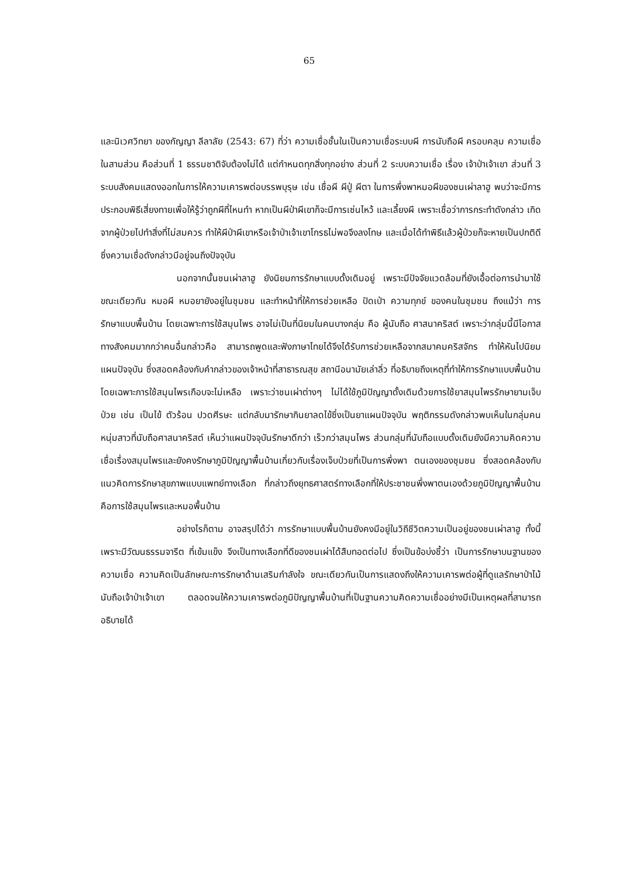65
และนิเวศวิทยา ของกัญญา ลีลาลัย (2543: 67) ที่ว่า ความเชื่อชั้นในเป็นความเชื่อระบบผี การนับถือผี ครอบคลุม ความเชื่อในสามส่วน คือส่วนที่ 1 ธรรมชาติจับต้องไม่ได้ แต่กำหนดทุกสิ่งทุกอย่าง ส่วนที่ 2 ระบบความเชื่อ เรื่อง เจ้าป่าเจ้าเขา ส่วนที่ 3 ระบบสังคมแสดงออกในการให้ความเคารพต่อบรรพบุรุษ เช่น เชื่อผี ผีปู่ ผีตา ในการพึ่งพาหมอผีของชนเผ่าลาฮู พบว่าจะมีการประกอบพิธีเสี่ยงทายเพื่อให้รู้ว่าถูกผีที่ไหนทำ หากเป็นผีป่าผีเขาก็จะมีการเซ่นไหว้ และเลี้ยงผี เพราะเชื่อว่าการกระทำดังกล่าว เกิดจากผู้ป่วยไปทำสิ่งที่ไม่สมควร ทำให้ผีป่าผีเขาหรือเจ้าป่าเจ้าเขาโกรธไม่พอจึงลงโทษ และเมื่อได้ทำพิธีแล้วผู้ป่วยก็จะหายเป็นปกติดี ซึ่งความเชื่อดังกล่าวมีอยู่จนถึงปัจจุบัน
นอกจากนั้นชนเผ่าลาฮู ยังนิยมการรักษาแบบดั้งเดิมอยู่ เพราะมีปัจจัยแวดล้อมที่ยังเอื้อต่อการนำมาใช้ ขณะเดียวกัน หมอผี หมอยายังอยู่ในชุมชน และทำหน้าที่ให้การช่วยเหลือ ปัดเป่า ความทุกข์ ของคนในชุมชน ถึงแม้ว่า การรักษาแบบพื้นบ้าน โดยเฉพาะการใช้สมุนไพร อาจไม่เป็นที่นิยมในคนบางกลุ่ม คือ ผู้นับถือ ศาสนาคริสต์ เพราะว่ากลุ่มนี้มีโอกาสทางสังคมมากกว่าคนอื่นกล่าวคือ สามารถพูดและฟังภาษาไทยได้จึงได้รับการช่วยเหลือจากสมาคมคริสจักร ทำให้หันไปนิยมแผนปัจจุบัน ซึ่งสอดคล้องกับคำกล่าวของเจ้าหน้าที่สาธารณสุข สถานีอนามัยเล่าลิ่ว ที่อธิบายถึงเหตุที่ทำให้การรักษาแบบพื้นบ้าน โดยเฉพาะการใช้สมุนไพรเกือบจะไม่เหลือ เพราะว่าชนเผ่าต่างๆ ไม่ได้ใช้ภูมิปัญญาดั้งเดิมด้วยการใช้ยาสมุนไพรรักษายามเจ็บป่วย เช่น เป็นไข้ ตัวร้อน ปวดศีรษะ แต่กลับมารักษากินยาลดไข้ซึ่งเป็นยาแผนปัจจุบัน พฤติกรรมดังกล่าวพบเห็นในกลุ่มคนหนุ่มสาวที่นับถือศาสนาคริสต์ เห็นว่าแผนปัจจุบันรักษาดีกว่า เร็วกว่าสมุนไพร ส่วนกลุ่มที่นับถือแบบดั้งเดิมยังมีความคิดความเชื่อเรื่องสมุนไพรและยังคงรักษาภูมิปัญญาพื้นบ้านเกี่ยวกับเรื่องเจ็บป่วยที่เป็นการพึ่งพา ตนเองของชุมชน ซึ่งสอดคล้องกับแนวคิดการรักษาสุขภาพแบบแพทย์ทางเลือก ที่กล่าวถึงยุทธศาสตร์ทางเลือกที่ให้ประชาชนพึ่งพาตนเองด้วยภูมิปัญญาพื้นบ้านคือการใช้สมุนไพรและหมอพื้นบ้าน
อย่างไรก็ตาม อาจสรุปได้ว่า การรักษาแบบพื้นบ้านยังคงมีอยู่ในวิถีชีวิตความเป็นอยู่ของชนเผ่าลาฮู ทั้งนี้เพราะมีวัฒนธรรมจารีต ที่เข้มแข็ง จึงเป็นทางเลือกที่ดีของชนเผ่าได้สืบทอดต่อไป ซึ่งเป็นข้อบ่งชี้ว่า เป็นการรักษาบนฐานของความเชื่อ ความคิดเป็นลักษณะการรักษาด้านเสริมกำลังใจ ขณะเดียวกันเป็นการแสดงถึงให้ความเคารพต่อผู้ที่ดูแลรักษาป่าไม้นับถือเจ้าป่าเจ้าเขา ตลอดจนให้ความเคารพต่อภูมิปัญญาพื้นบ้านที่เป็นฐานความคิดความเชื่ออย่างมีเป็นเหตุผลที่สามารถอธิบายได้